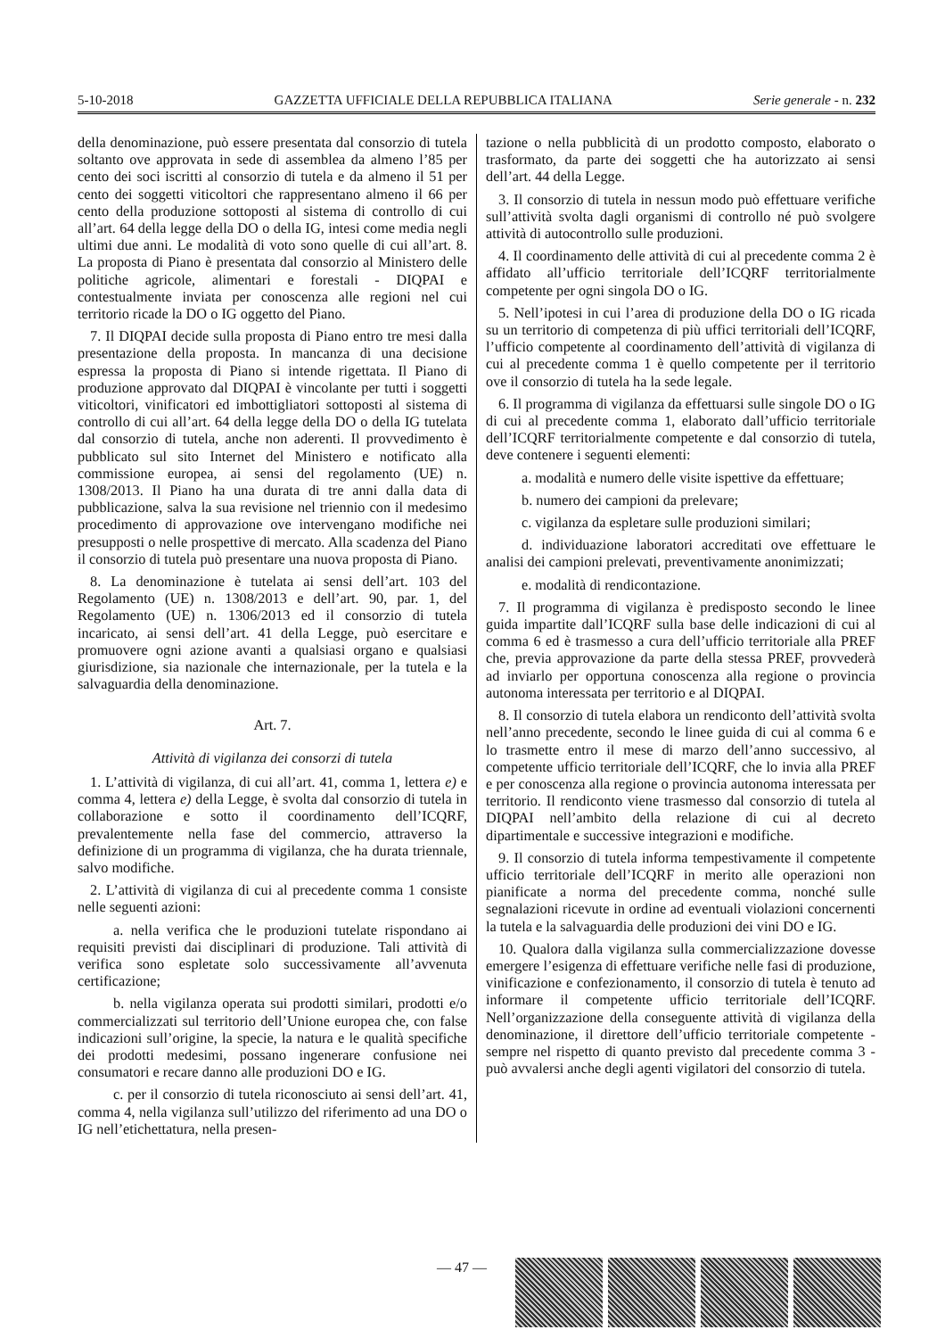5-10-2018 GAZZETTA UFFICIALE DELLA REPUBBLICA ITALIANA Serie generale - n. 232
della denominazione, può essere presentata dal consorzio di tutela soltanto ove approvata in sede di assemblea da almeno l’85 per cento dei soci iscritti al consorzio di tutela e da almeno il 51 per cento dei soggetti viticoltori che rappresentano almeno il 66 per cento della produzione sottoposti al sistema di controllo di cui all’art. 64 della legge della DO o della IG, intesi come media negli ultimi due anni. Le modalità di voto sono quelle di cui all’art. 8. La proposta di Piano è presentata dal consorzio al Ministero delle politiche agricole, alimentari e forestali - DIQPAI e contestualmente inviata per conoscenza alle regioni nel cui territorio ricade la DO o IG oggetto del Piano.
7. Il DIQPAI decide sulla proposta di Piano entro tre mesi dalla presentazione della proposta. In mancanza di una decisione espressa la proposta di Piano si intende rigettata. Il Piano di produzione approvato dal DIQPAI è vincolante per tutti i soggetti viticoltori, vinificatori ed imbottigliatori sottoposti al sistema di controllo di cui all’art. 64 della legge della DO o della IG tutelata dal consorzio di tutela, anche non aderenti. Il provvedimento è pubblicato sul sito Internet del Ministero e notificato alla commissione europea, ai sensi del regolamento (UE) n. 1308/2013. Il Piano ha una durata di tre anni dalla data di pubblicazione, salva la sua revisione nel triennio con il medesimo procedimento di approvazione ove intervengano modifiche nei presupposti o nelle prospettive di mercato. Alla scadenza del Piano il consorzio di tutela può presentare una nuova proposta di Piano.
8. La denominazione è tutelata ai sensi dell’art. 103 del Regolamento (UE) n. 1308/2013 e dell’art. 90, par. 1, del Regolamento (UE) n. 1306/2013 ed il consorzio di tutela incaricato, ai sensi dell’art. 41 della Legge, può esercitare e promuovere ogni azione avanti a qualsiasi organo e qualsiasi giurisdizione, sia nazionale che internazionale, per la tutela e la salvaguardia della denominazione.
Art. 7.
Attività di vigilanza dei consorzi di tutela
1. L’attività di vigilanza, di cui all’art. 41, comma 1, lettera e) e comma 4, lettera e) della Legge, è svolta dal consorzio di tutela in collaborazione e sotto il coordinamento dell’ICQRF, prevalentemente nella fase del commercio, attraverso la definizione di un programma di vigilanza, che ha durata triennale, salvo modifiche.
2. L’attività di vigilanza di cui al precedente comma 1 consiste nelle seguenti azioni:
a. nella verifica che le produzioni tutelate rispondano ai requisiti previsti dai disciplinari di produzione. Tali attività di verifica sono espletate solo successivamente all’avvenuta certificazione;
b. nella vigilanza operata sui prodotti similari, prodotti e/o commercializzati sul territorio dell’Unione europea che, con false indicazioni sull’origine, la specie, la natura e le qualità specifiche dei prodotti medesimi, possano ingenerare confusione nei consumatori e recare danno alle produzioni DO e IG.
c. per il consorzio di tutela riconosciuto ai sensi dell’art. 41, comma 4, nella vigilanza sull’utilizzo del riferimento ad una DO o IG nell’etichettatura, nella presen-
tazione o nella pubblicità di un prodotto composto, elaborato o trasformato, da parte dei soggetti che ha autorizzato ai sensi dell’art. 44 della Legge.
3. Il consorzio di tutela in nessun modo può effettuare verifiche sull’attività svolta dagli organismi di controllo né può svolgere attività di autocontrollo sulle produzioni.
4. Il coordinamento delle attività di cui al precedente comma 2 è affidato all’ufficio territoriale dell’ICQRF territorialmente competente per ogni singola DO o IG.
5. Nell’ipotesi in cui l’area di produzione della DO o IG ricada su un territorio di competenza di più uffici territoriali dell’ICQRF, l’ufficio competente al coordinamento dell’attività di vigilanza di cui al precedente comma 1 è quello competente per il territorio ove il consorzio di tutela ha la sede legale.
6. Il programma di vigilanza da effettuarsi sulle singole DO o IG di cui al precedente comma 1, elaborato dall’ufficio territoriale dell’ICQRF territorialmente competente e dal consorzio di tutela, deve contenere i seguenti elementi:
a. modalità e numero delle visite ispettive da effettuare;
b. numero dei campioni da prelevare;
c. vigilanza da espletare sulle produzioni similari;
d. individuazione laboratori accreditati ove effettuare le analisi dei campioni prelevati, preventivamente anonimizzati;
e. modalità di rendicontazione.
7. Il programma di vigilanza è predisposto secondo le linee guida impartite dall’ICQRF sulla base delle indicazioni di cui al comma 6 ed è trasmesso a cura dell’ufficio territoriale alla PREF che, previa approvazione da parte della stessa PREF, provvederà ad inviarlo per opportuna conoscenza alla regione o provincia autonoma interessata per territorio e al DIQPAI.
8. Il consorzio di tutela elabora un rendiconto dell’attività svolta nell’anno precedente, secondo le linee guida di cui al comma 6 e lo trasmette entro il mese di marzo dell’anno successivo, al competente ufficio territoriale dell’ICQRF, che lo invia alla PREF e per conoscenza alla regione o provincia autonoma interessata per territorio. Il rendiconto viene trasmesso dal consorzio di tutela al DIQPAI nell’ambito della relazione di cui al decreto dipartimentale e successive integrazioni e modifiche.
9. Il consorzio di tutela informa tempestivamente il competente ufficio territoriale dell’ICQRF in merito alle operazioni non pianificate a norma del precedente comma, nonché sulle segnalazioni ricevute in ordine ad eventuali violazioni concernenti la tutela e la salvaguardia delle produzioni dei vini DO e IG.
10. Qualora dalla vigilanza sulla commercializzazione dovesse emergere l’esigenza di effettuare verifiche nelle fasi di produzione, vinificazione e confezionamento, il consorzio di tutela è tenuto ad informare il competente ufficio territoriale dell’ICQRF. Nell’organizzazione della conseguente attività di vigilanza della denominazione, il direttore dell’ufficio territoriale competente - sempre nel rispetto di quanto previsto dal precedente comma 3 - può avvalersi anche degli agenti vigilatori del consorzio di tutela.
— 47 —